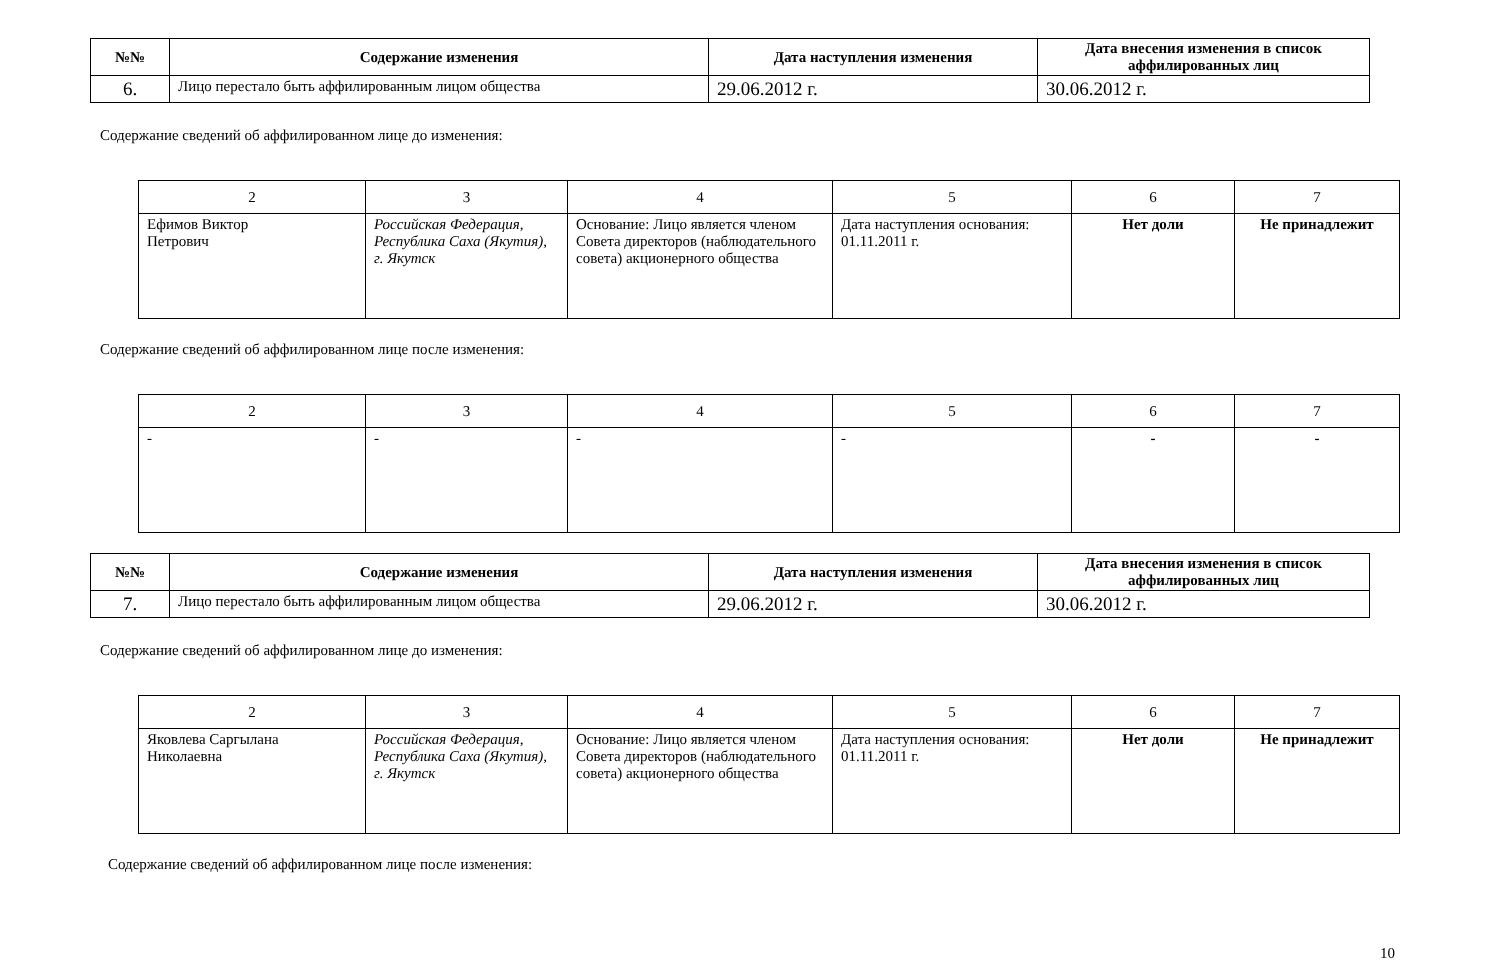| №№ | Содержание изменения | Дата наступления изменения | Дата внесения изменения в список аффилированных лиц |
| --- | --- | --- | --- |
| 6. | Лицо перестало быть аффилированным лицом общества | 29.06.2012 г. | 30.06.2012 г. |
Содержание сведений об аффилированном лице до изменения:
| 2 | 3 | 4 | 5 | 6 | 7 |
| Ефимов Виктор Петрович | Российская Федерация, Республика Саха (Якутия), г. Якутск | Основание: Лицо является членом Совета директоров (наблюдательного совета) акционерного общества | Дата наступления основания: 01.11.2011 г. | Нет доли | Не принадлежит |
Содержание сведений об аффилированном лице после изменения:
| 2 | 3 | 4 | 5 | 6 | 7 |
| - | - | - | - | - | - |
| №№ | Содержание изменения | Дата наступления изменения | Дата внесения изменения в список аффилированных лиц |
| --- | --- | --- | --- |
| 7. | Лицо перестало быть аффилированным лицом общества | 29.06.2012 г. | 30.06.2012 г. |
Содержание сведений об аффилированном лице до изменения:
| 2 | 3 | 4 | 5 | 6 | 7 |
| Яковлева Саргылана Николаевна | Российская Федерация, Республика Саха (Якутия), г. Якутск | Основание: Лицо является членом Совета директоров (наблюдательного совета) акционерного общества | Дата наступления основания: 01.11.2011 г. | Нет доли | Не принадлежит |
Содержание сведений об аффилированном лице после изменения:
10